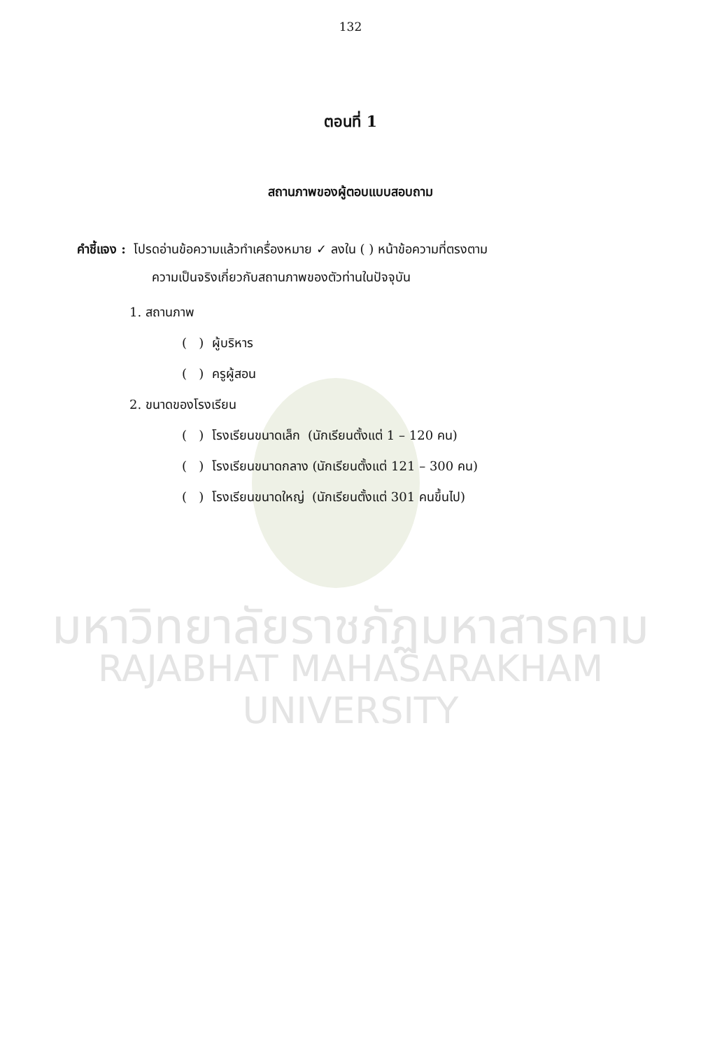มหาวิทยาลัยราชภัฏมหาสารคาม
RAJABHAT MAHASARAKHAM UNIVERSITY
132
ตอนที่ 1
สถานภาพของผู้ตอบแบบสอบถาม
คำชี้แจง : โปรดอ่านข้อความแล้วทำเครื่องหมาย ✓ ลงใน ( ) หน้าข้อความที่ตรงตาม
ความเป็นจริงเกี่ยวกับสถานภาพของตัวท่านในปัจจุบัน
1. สถานภาพ
( ) ผู้บริหาร
( ) ครูผู้สอน
2. ขนาดของโรงเรียน
( ) โรงเรียนขนาดเล็ก (นักเรียนตั้งแต่ 1 – 120 คน)
( ) โรงเรียนขนาดกลาง (นักเรียนตั้งแต่ 121 – 300 คน)
( ) โรงเรียนขนาดใหญ่ (นักเรียนตั้งแต่ 301 คนขึ้นไป)